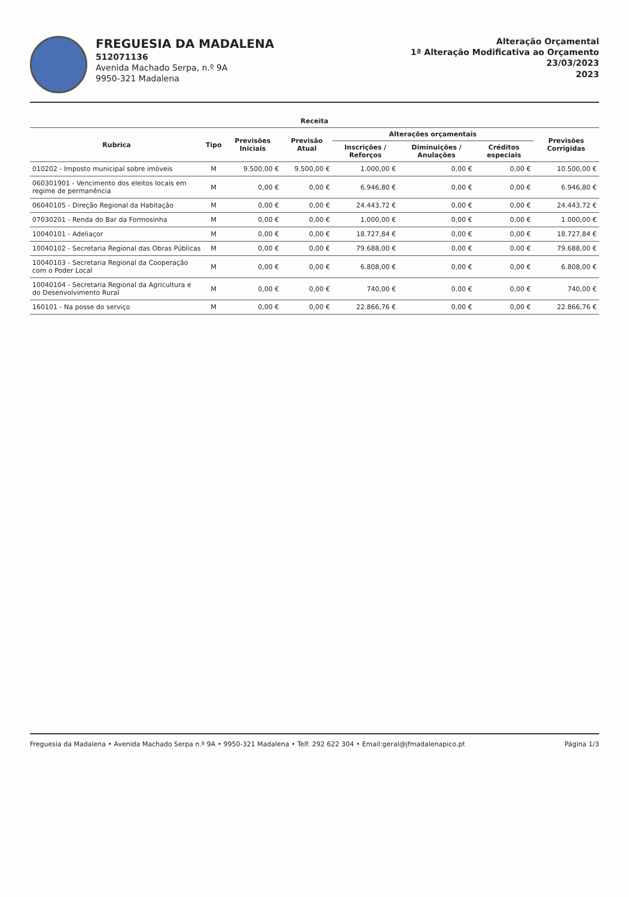FREGUESIA DA MADALENA
512071136
Avenida Machado Serpa, n.º 9A
9950-321 Madalena
Alteração Orçamental
1ª Alteração Modificativa ao Orçamento
23/03/2023
2023
| Receita | | | | | | | |
| --- | --- | --- | --- | --- | --- | --- | --- |
| Rubrica | Tipo | Previsões Iniciais | Previsão Atual | Alterações orçamentais | | | Previsões Corrigidas |
| | | | | Inscrições / Reforços | Diminuições / Anulações | Créditos especiais | |
| 010202 - Imposto municipal sobre imóveis | M | 9.500,00 € | 9.500,00 € | 1.000,00 € | 0,00 € | 0,00 € | 10.500,00 € |
| 060301901 - Vencimento dos eleitos locais em regime de permanência | M | 0,00 € | 0,00 € | 6.946,80 € | 0,00 € | 0,00 € | 6.946,80 € |
| 06040105 - Direção Regional da Habitação | M | 0,00 € | 0,00 € | 24.443,72 € | 0,00 € | 0,00 € | 24.443,72 € |
| 07030201 - Renda do Bar da Formosinha | M | 0,00 € | 0,00 € | 1.000,00 € | 0,00 € | 0,00 € | 1.000,00 € |
| 10040101 - Adeliaçor | M | 0,00 € | 0,00 € | 18.727,84 € | 0,00 € | 0,00 € | 18.727,84 € |
| 10040102 - Secretaria Regional das Obras Públicas | M | 0,00 € | 0,00 € | 79.688,00 € | 0,00 € | 0,00 € | 79.688,00 € |
| 10040103 - Secretaria Regional da Cooperação com o Poder Local | M | 0,00 € | 0,00 € | 6.808,00 € | 0,00 € | 0,00 € | 6.808,00 € |
| 10040104 - Secretaria Regional da Agricultura e do Desenvolvimento Rural | M | 0,00 € | 0,00 € | 740,00 € | 0,00 € | 0,00 € | 740,00 € |
| 160101 - Na posse do serviço | M | 0,00 € | 0,00 € | 22.866,76 € | 0,00 € | 0,00 € | 22.866,76 € |
Freguesia da Madalena • Avenida Machado Serpa n.º 9A • 9950-321 Madalena • Telf. 292 622 304 • Email:geral@jfmadalenapico.pt Página 1/3